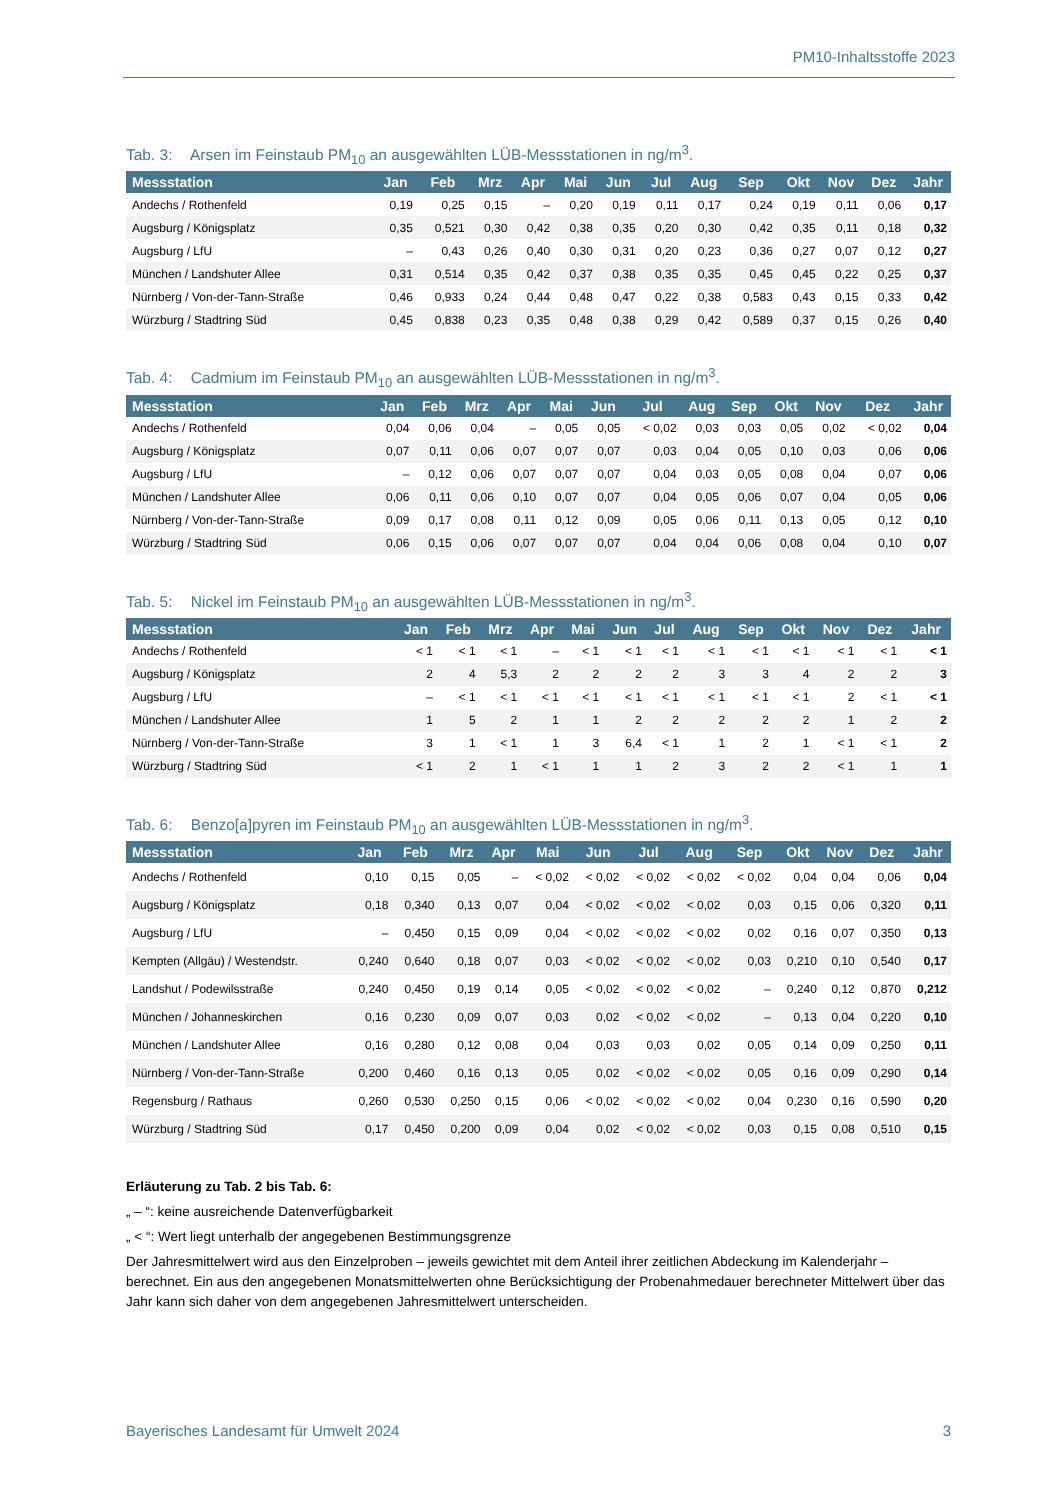PM10-Inhaltsstoffe 2023
Tab. 3: Arsen im Feinstaub PM<sub>10</sub> an ausgewählten LÜB-Messstationen in ng/m<sup>3</sup>.
| Messstation | Jan | Feb | Mrz | Apr | Mai | Jun | Jul | Aug | Sep | Okt | Nov | Dez | Jahr |
| --- | --- | --- | --- | --- | --- | --- | --- | --- | --- | --- | --- | --- | --- |
| Andechs / Rothenfeld | 0,19 | 0,25 | 0,15 | – | 0,20 | 0,19 | 0,11 | 0,17 | 0,24 | 0,19 | 0,11 | 0,06 | 0,17 |
| Augsburg / Königsplatz | 0,35 | 0,521 | 0,30 | 0,42 | 0,38 | 0,35 | 0,20 | 0,30 | 0,42 | 0,35 | 0,11 | 0,18 | 0,32 |
| Augsburg / LfU | – | 0,43 | 0,26 | 0,40 | 0,30 | 0,31 | 0,20 | 0,23 | 0,36 | 0,27 | 0,07 | 0,12 | 0,27 |
| München / Landshuter Allee | 0,31 | 0,514 | 0,35 | 0,42 | 0,37 | 0,38 | 0,35 | 0,35 | 0,45 | 0,45 | 0,22 | 0,25 | 0,37 |
| Nürnberg / Von-der-Tann-Straße | 0,46 | 0,933 | 0,24 | 0,44 | 0,48 | 0,47 | 0,22 | 0,38 | 0,583 | 0,43 | 0,15 | 0,33 | 0,42 |
| Würzburg / Stadtring Süd | 0,45 | 0,838 | 0,23 | 0,35 | 0,48 | 0,38 | 0,29 | 0,42 | 0,589 | 0,37 | 0,15 | 0,26 | 0,40 |
Tab. 4: Cadmium im Feinstaub PM<sub>10</sub> an ausgewählten LÜB-Messstationen in ng/m<sup>3</sup>.
| Messstation | Jan | Feb | Mrz | Apr | Mai | Jun | Jul | Aug | Sep | Okt | Nov | Dez | Jahr |
| --- | --- | --- | --- | --- | --- | --- | --- | --- | --- | --- | --- | --- | --- |
| Andechs / Rothenfeld | 0,04 | 0,06 | 0,04 | – | 0,05 | 0,05 | < 0,02 | 0,03 | 0,03 | 0,05 | 0,02 | < 0,02 | 0,04 |
| Augsburg / Königsplatz | 0,07 | 0,11 | 0,06 | 0,07 | 0,07 | 0,07 | 0,03 | 0,04 | 0,05 | 0,10 | 0,03 | 0,06 | 0,06 |
| Augsburg / LfU | – | 0,12 | 0,06 | 0,07 | 0,07 | 0,07 | 0,04 | 0,03 | 0,05 | 0,08 | 0,04 | 0,07 | 0,06 |
| München / Landshuter Allee | 0,06 | 0,11 | 0,06 | 0,10 | 0,07 | 0,07 | 0,04 | 0,05 | 0,06 | 0,07 | 0,04 | 0,05 | 0,06 |
| Nürnberg / Von-der-Tann-Straße | 0,09 | 0,17 | 0,08 | 0,11 | 0,12 | 0,09 | 0,05 | 0,06 | 0,11 | 0,13 | 0,05 | 0,12 | 0,10 |
| Würzburg / Stadtring Süd | 0,06 | 0,15 | 0,06 | 0,07 | 0,07 | 0,07 | 0,04 | 0,04 | 0,06 | 0,08 | 0,04 | 0,10 | 0,07 |
Tab. 5: Nickel im Feinstaub PM<sub>10</sub> an ausgewählten LÜB-Messstationen in ng/m<sup>3</sup>.
| Messstation | Jan | Feb | Mrz | Apr | Mai | Jun | Jul | Aug | Sep | Okt | Nov | Dez | Jahr |
| --- | --- | --- | --- | --- | --- | --- | --- | --- | --- | --- | --- | --- | --- |
| Andechs / Rothenfeld | < 1 | < 1 | < 1 | – | < 1 | < 1 | < 1 | < 1 | < 1 | < 1 | < 1 | < 1 | < 1 |
| Augsburg / Königsplatz | 2 | 4 | 5,3 | 2 | 2 | 2 | 2 | 3 | 3 | 4 | 2 | 2 | 3 |
| Augsburg / LfU | – | < 1 | < 1 | < 1 | < 1 | < 1 | < 1 | < 1 | < 1 | < 1 | 2 | < 1 | < 1 |
| München / Landshuter Allee | 1 | 5 | 2 | 1 | 1 | 2 | 2 | 2 | 2 | 2 | 1 | 2 | 2 |
| Nürnberg / Von-der-Tann-Straße | 3 | 1 | < 1 | 1 | 3 | 6,4 | < 1 | 1 | 2 | 1 | < 1 | < 1 | 2 |
| Würzburg / Stadtring Süd | < 1 | 2 | 1 | < 1 | 1 | 1 | 2 | 3 | 2 | 2 | < 1 | 1 | 1 |
Tab. 6: Benzo[a]pyren im Feinstaub PM<sub>10</sub> an ausgewählten LÜB-Messstationen in ng/m<sup>3</sup>.
| Messstation | Jan | Feb | Mrz | Apr | Mai | Jun | Jul | Aug | Sep | Okt | Nov | Dez | Jahr |
| --- | --- | --- | --- | --- | --- | --- | --- | --- | --- | --- | --- | --- | --- |
| Andechs / Rothenfeld | 0,10 | 0,15 | 0,05 | – | < 0,02 | < 0,02 | < 0,02 | < 0,02 | < 0,02 | 0,04 | 0,04 | 0,06 | 0,04 |
| Augsburg / Königsplatz | 0,18 | 0,340 | 0,13 | 0,07 | 0,04 | < 0,02 | < 0,02 | < 0,02 | 0,03 | 0,15 | 0,06 | 0,320 | 0,11 |
| Augsburg / LfU | – | 0,450 | 0,15 | 0,09 | 0,04 | < 0,02 | < 0,02 | < 0,02 | 0,02 | 0,16 | 0,07 | 0,350 | 0,13 |
| Kempten (Allgäu) / Westendstr. | 0,240 | 0,640 | 0,18 | 0,07 | 0,03 | < 0,02 | < 0,02 | < 0,02 | 0,03 | 0,210 | 0,10 | 0,540 | 0,17 |
| Landshut / Podewilsstraße | 0,240 | 0,450 | 0,19 | 0,14 | 0,05 | < 0,02 | < 0,02 | < 0,02 | – | 0,240 | 0,12 | 0,870 | 0,212 |
| München / Johanneskirchen | 0,16 | 0,230 | 0,09 | 0,07 | 0,03 | 0,02 | < 0,02 | < 0,02 | – | 0,13 | 0,04 | 0,220 | 0,10 |
| München / Landshuter Allee | 0,16 | 0,280 | 0,12 | 0,08 | 0,04 | 0,03 | 0,03 | 0,02 | 0,05 | 0,14 | 0,09 | 0,250 | 0,11 |
| Nürnberg / Von-der-Tann-Straße | 0,200 | 0,460 | 0,16 | 0,13 | 0,05 | 0,02 | < 0,02 | < 0,02 | 0,05 | 0,16 | 0,09 | 0,290 | 0,14 |
| Regensburg / Rathaus | 0,260 | 0,530 | 0,250 | 0,15 | 0,06 | < 0,02 | < 0,02 | < 0,02 | 0,04 | 0,230 | 0,16 | 0,590 | 0,20 |
| Würzburg / Stadtring Süd | 0,17 | 0,450 | 0,200 | 0,09 | 0,04 | 0,02 | < 0,02 | < 0,02 | 0,03 | 0,15 | 0,08 | 0,510 | 0,15 |
Erläuterung zu Tab. 2 bis Tab. 6:
„ – “: keine ausreichende Datenverfügbarkeit
„ < “: Wert liegt unterhalb der angegebenen Bestimmungsgrenze
Der Jahresmittelwert wird aus den Einzelproben – jeweils gewichtet mit dem Anteil ihrer zeitlichen Abdeckung im Kalenderjahr – berechnet. Ein aus den angegebenen Monatsmittelwerten ohne Berücksichtigung der Probenahmedauer berechneter Mittelwert über das Jahr kann sich daher von dem angegebenen Jahresmittelwert unterscheiden.
Bayerisches Landesamt für Umwelt 2024 3